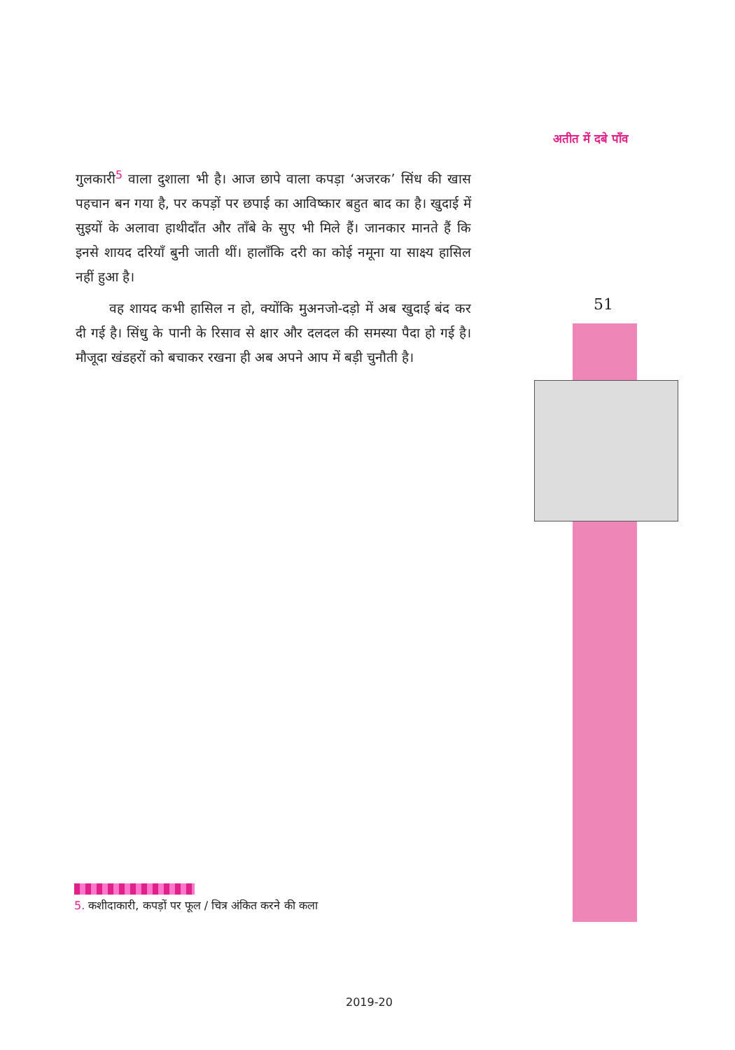अतीत में दबे पाँव
गुलकारी<sup>5</sup> वाला दुशाला भी है। आज छापे वाला कपड़ा ‘अजरक’ सिंध की खास पहचान बन गया है, पर कपड़ों पर छपाई का आविष्कार बहुत बाद का है। खुदाई में सुइयों के अलावा हाथीदाँत और ताँबे के सुए भी मिले हैं। जानकार मानते हैं कि इनसे शायद दरियाँ बुनी जाती थीं। हालाँकि दरी का कोई नमूना या साक्ष्य हासिल नहीं हुआ है।
वह शायद कभी हासिल न हो, क्योंकि मुअनजो-दड़ो में अब खुदाई बंद कर दी गई है। सिंधु के पानी के रिसाव से क्षार और दलदल की समस्या पैदा हो गई है। मौजूदा खंडहरों को बचाकर रखना ही अब अपने आप में बड़ी चुनौती है।
51
5. कशीदाकारी, कपड़ों पर फूल / चित्र अंकित करने की कला
2019-20